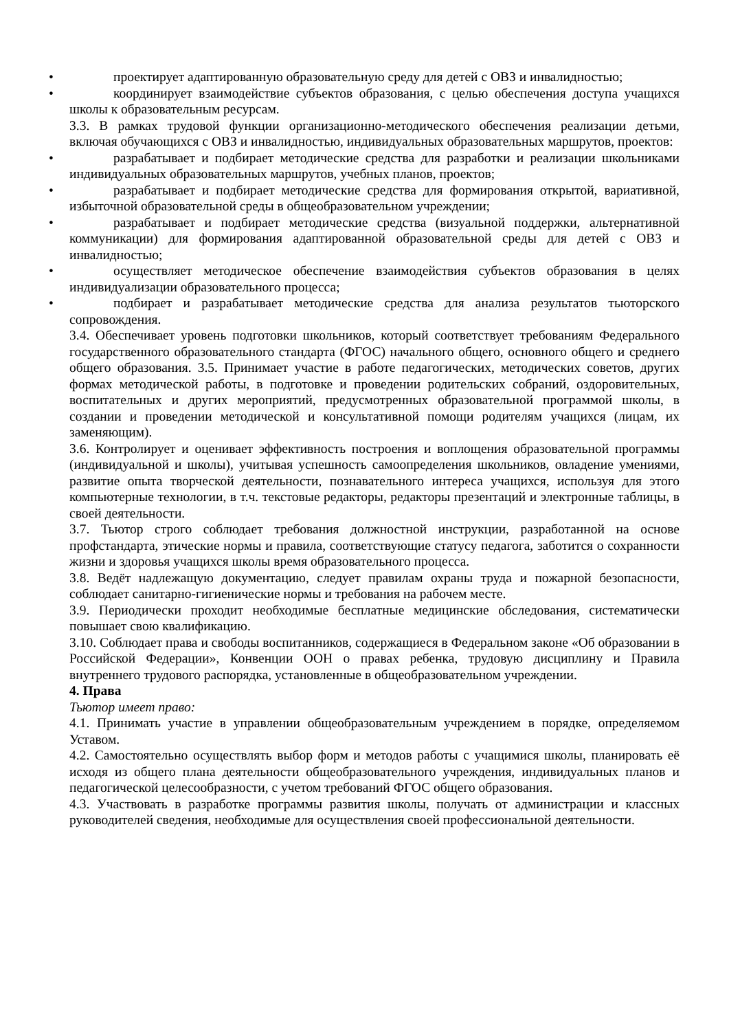• проектирует адаптированную образовательную среду для детей с ОВЗ и инвалидностью;
• координирует взаимодействие субъектов образования, с целью обеспечения доступа учащихся школы к образовательным ресурсам.
3.3. В рамках трудовой функции организационно-методического обеспечения реализации детьми, включая обучающихся с ОВЗ и инвалидностью, индивидуальных образовательных маршрутов, проектов:
• разрабатывает и подбирает методические средства для разработки и реализации школьниками индивидуальных образовательных маршрутов, учебных планов, проектов;
• разрабатывает и подбирает методические средства для формирования открытой, вариативной, избыточной образовательной среды в общеобразовательном учреждении;
• разрабатывает и подбирает методические средства (визуальной поддержки, альтернативной коммуникации) для формирования адаптированной образовательной среды для детей с ОВЗ и инвалидностью;
• осуществляет методическое обеспечение взаимодействия субъектов образования в целях индивидуализации образовательного процесса;
• подбирает и разрабатывает методические средства для анализа результатов тьюторского сопровождения.
3.4. Обеспечивает уровень подготовки школьников, который соответствует требованиям Федерального государственного образовательного стандарта (ФГОС) начального общего, основного общего и среднего общего образования. 3.5. Принимает участие в работе педагогических, методических советов, других формах методической работы, в подготовке и проведении родительских собраний, оздоровительных, воспитательных и других мероприятий, предусмотренных образовательной программой школы, в создании и проведении методической и консультативной помощи родителям учащихся (лицам, их заменяющим).
3.6. Контролирует и оценивает эффективность построения и воплощения образовательной программы (индивидуальной и школы), учитывая успешность самоопределения школьников, овладение умениями, развитие опыта творческой деятельности, познавательного интереса учащихся, используя для этого компьютерные технологии, в т.ч. текстовые редакторы, редакторы презентаций и электронные таблицы, в своей деятельности.
3.7. Тьютор строго соблюдает требования должностной инструкции, разработанной на основе профстандарта, этические нормы и правила, соответствующие статусу педагога, заботится о сохранности жизни и здоровья учащихся школы время образовательного процесса.
3.8. Ведёт надлежащую документацию, следует правилам охраны труда и пожарной безопасности, соблюдает санитарно-гигиенические нормы и требования на рабочем месте.
3.9. Периодически проходит необходимые бесплатные медицинские обследования, систематически повышает свою квалификацию.
3.10. Соблюдает права и свободы воспитанников, содержащиеся в Федеральном законе «Об образовании в Российской Федерации», Конвенции ООН о правах ребенка, трудовую дисциплину и Правила внутреннего трудового распорядка, установленные в общеобразовательном учреждении.
4. Права
Тьютор имеет право:
4.1. Принимать участие в управлении общеобразовательным учреждением в порядке, определяемом Уставом.
4.2. Самостоятельно осуществлять выбор форм и методов работы с учащимися школы, планировать её исходя из общего плана деятельности общеобразовательного учреждения, индивидуальных планов и педагогической целесообразности, с учетом требований ФГОС общего образования.
4.3. Участвовать в разработке программы развития школы, получать от администрации и классных руководителей сведения, необходимые для осуществления своей профессиональной деятельности.